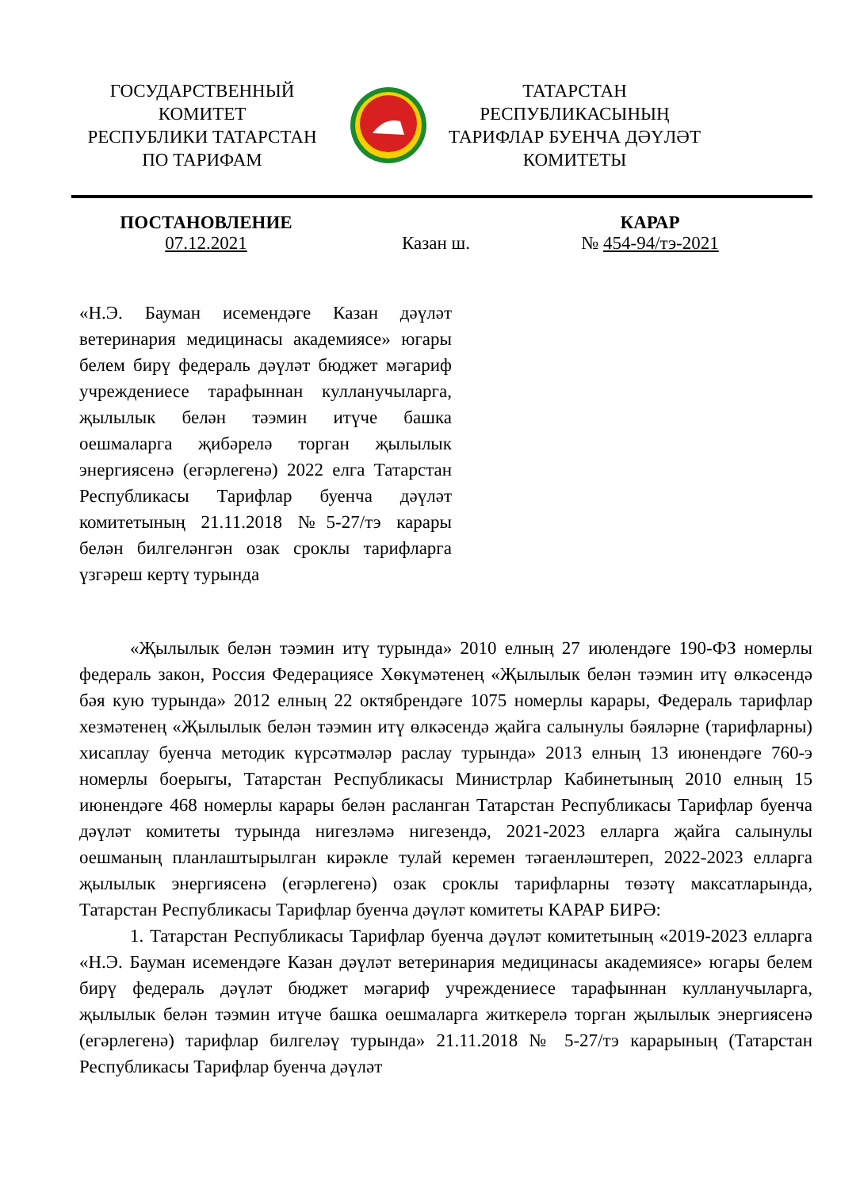ГОСУДАРСТВЕННЫЙ
КОМИТЕТ
РЕСПУБЛИКИ ТАТАРСТАН
ПО ТАРИФАМ
ТАТАРСТАН
РЕСПУБЛИКАСЫНЫҢ
ТАРИФЛАР БУЕНЧА ДӘҮЛӘТ
КОМИТЕТЫ
ПОСТАНОВЛЕНИЕ
07.12.2021
Казан ш. КАРАР
№ 454-94/тэ-2021
«Н.Э. Бауман исемендәге Казан дәүләт ветеринария медицинасы академиясе» югары белем бирү федераль дәүләт бюджет мәгариф учреждениесе тарафыннан кулланучыларга, җылылык белән тәэмин итүче башка оешмаларга җибәрелә торган җылылык энергиясенә (егәрлегенә) 2022 елга Татарстан Республикасы Тарифлар буенча дәүләт комитетының 21.11.2018 №5-27/тэ карары белән билгеләнгән озак сроклы тарифларга үзгәреш кертү турында
«Җылылык белән тәэмин итү турында» 2010 елның 27 июлендәге 190-ФЗ номерлы федераль закон, Россия Федерациясе Хөкүмәтенең «Җылылык белән тәэмин итү өлкәсендә бәя кую турында» 2012 елның 22 октябрендәге 1075 номерлы карары, Федераль тарифлар хезмәтенең «Җылылык белән тәэмин итү өлкәсендә җайга салынулы бәяләрне (тарифларны) хисаплау буенча методик күрсәтмәләр раслау турында» 2013 елның 13 июнендәге 760-э номерлы боерыгы, Татарстан Республикасы Министрлар Кабинетының 2010 елның 15 июнендәге 468 номерлы карары белән расланган Татарстан Республикасы Тарифлар буенча дәүләт комитеты турында нигезләмә нигезендә, 2021-2023 елларга җайга салынулы оешманың планлаштырылган кирәкле тулай керемен тәгаенләштереп, 2022-2023 елларга җылылык энергиясенә (егәрлегенә) озак сроклы тарифларны төзәтү максатларында, Татарстан Республикасы Тарифлар буенча дәүләт комитеты КАРАР БИРӘ:
1. Татарстан Республикасы Тарифлар буенча дәүләт комитетының «2019-2023 елларга «Н.Э. Бауман исемендәге Казан дәүләт ветеринария медицинасы академиясе» югары белем бирү федераль дәүләт бюджет мәгариф учреждениесе тарафыннан кулланучыларга, җылылык белән тәэмин итүче башка оешмаларга житкерелә торган җылылык энергиясенә (егәрлегенә) тарифлар билгеләү турында» 21.11.2018 № 5-27/тэ карарының (Татарстан Республикасы Тарифлар буенча дәүләт